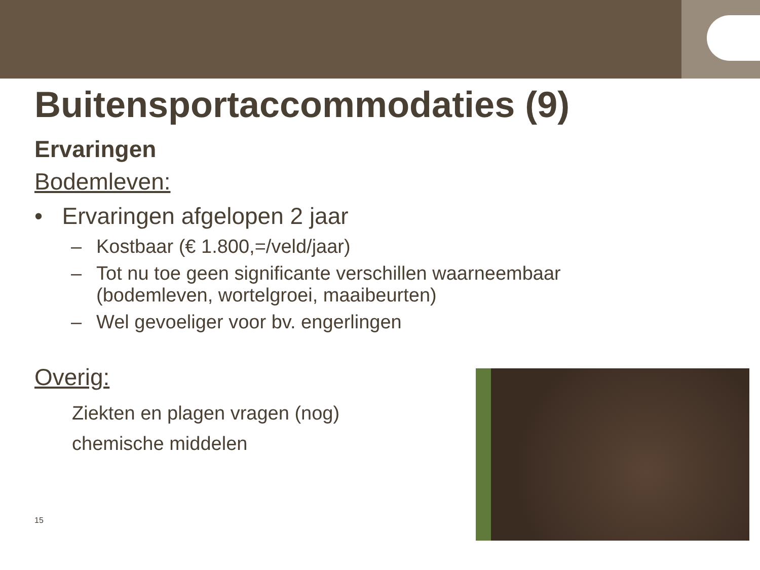Buitensportaccommodaties (9)
Ervaringen
Bodemleven:
• Ervaringen afgelopen 2 jaar
– Kostbaar (€ 1.800,=/veld/jaar)
– Tot nu toe geen significante verschillen waarneembaar
(bodemleven, wortelgroei, maaibeurten)
– Wel gevoeliger voor bv. engerlingen
Overig:
Ziekten en plagen vragen (nog)
chemische middelen
15